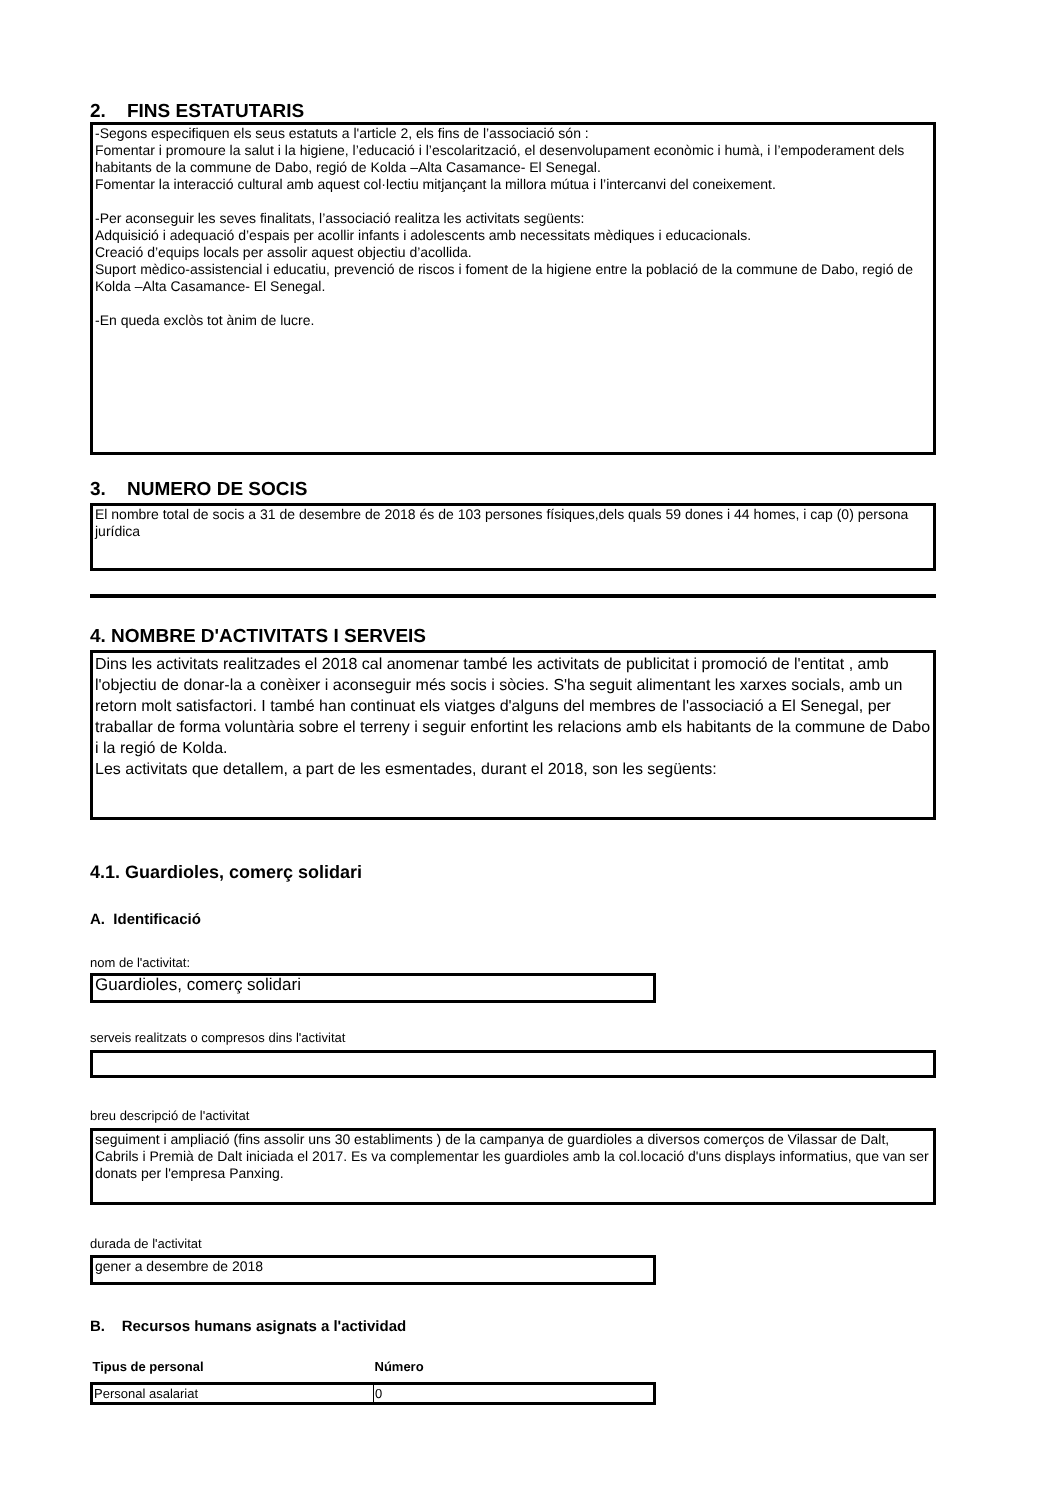2. FINS ESTATUTARIS
-Segons especifiquen els seus estatuts a l'article 2, els fins de l’associació són :
Fomentar i promoure la salut i la higiene, l’educació i l’escolarització, el desenvolupament econòmic i humà, i l’empoderament dels habitants de la commune de Dabo, regió de Kolda –Alta Casamance- El Senegal.
Fomentar la interacció cultural amb aquest col·lectiu mitjançant la millora mútua i l’intercanvi del coneixement.
-Per aconseguir les seves finalitats, l’associació realitza les activitats següents:
Adquisició i adequació d’espais per acollir infants i adolescents amb necessitats mèdiques i educacionals.
Creació d’equips locals per assolir aquest objectiu d’acollida.
Suport mèdico-assistencial i educatiu, prevenció de riscos i foment de la higiene entre la població de la commune de Dabo, regió de Kolda –Alta Casamance- El Senegal.
-En queda exclòs tot ànim de lucre.
3. NUMERO DE SOCIS
El nombre total de socis a 31 de desembre de 2018 és de 103 persones físiques,dels quals 59 dones i 44 homes, i cap (0) persona jurídica
4. NOMBRE D'ACTIVITATS I SERVEIS
Dins les activitats realitzades el 2018 cal anomenar també les activitats de publicitat i promoció de l'entitat , amb l'objectiu de donar-la a conèixer i aconseguir més socis i sòcies. S'ha seguit alimentant les xarxes socials, amb un retorn molt satisfactori. I també han continuat els viatges d'alguns del membres de l'associació a El Senegal, per traballar de forma voluntària sobre el terreny i seguir enfortint les relacions amb els habitants de la commune de Dabo i la regió de Kolda.
Les activitats que detallem, a part de les esmentades, durant el 2018, son les següents:
4.1. Guardioles, comerç solidari
A. Identificació
nom de l'activitat:
Guardioles, comerç solidari
serveis realitzats o compresos dins l'activitat
breu descripció de l'activitat
seguiment i ampliació (fins assolir uns 30 establiments ) de la campanya de guardioles a diversos comerços de Vilassar de Dalt, Cabrils i Premià de Dalt iniciada el 2017. Es va complementar les guardioles amb la col.locació d'uns displays informatius, que van ser donats per l'empresa Panxing.
durada de l'activitat
gener a desembre de 2018
B. Recursos humans asignats a l'actividad
| Tipus de personal | Número |
| --- | --- |
| Personal asalariat | 0 |